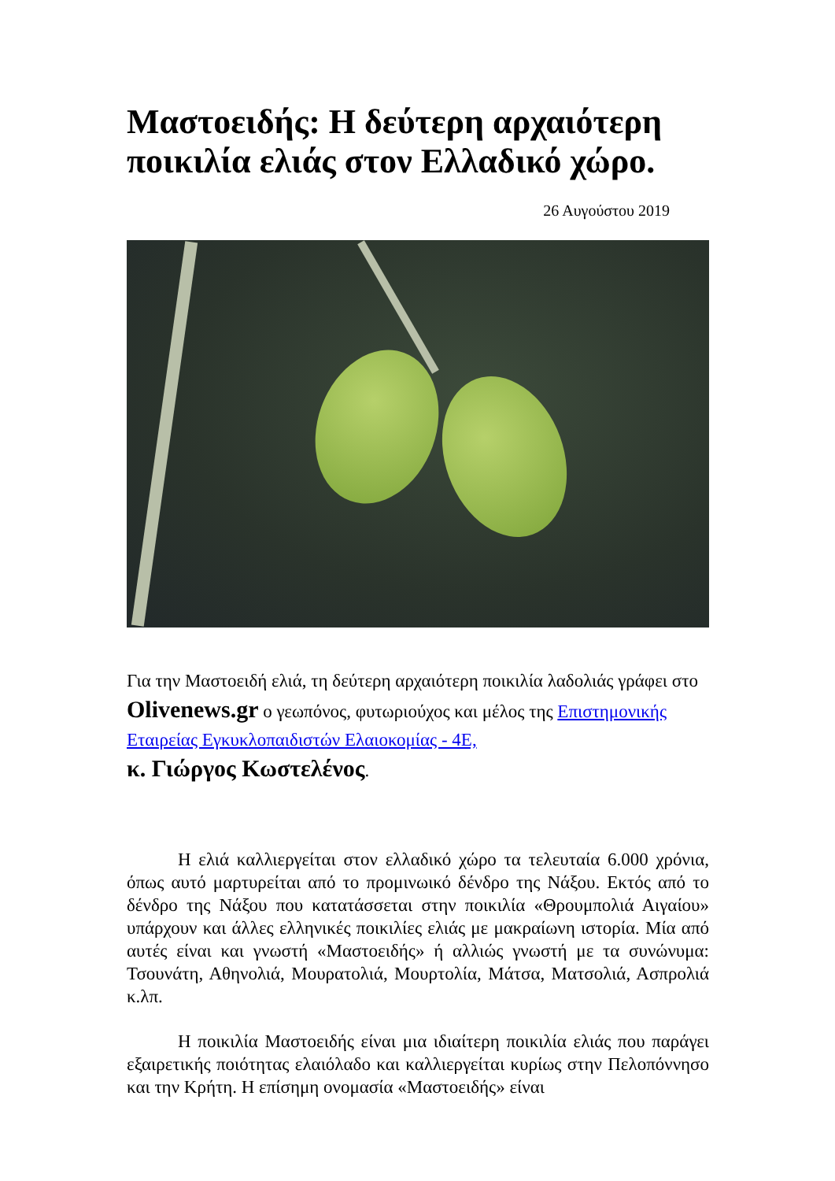Μαστοειδής: Η δεύτερη αρχαιότερη ποικιλία ελιάς στον Ελλαδικό χώρο.
26 Αυγούστου 2019
Για την Μαστοειδή ελιά, τη δεύτερη αρχαιότερη ποικιλία λαδολιάς γράφει στο Olivenews.gr ο γεωπόνος, φυτωριούχος και μέλος της Επιστημονικής Εταιρείας Εγκυκλοπαιδιστών Ελαιοκομίας - 4E,
κ. Γιώργος Κωστελένος.
Η ελιά καλλιεργείται στον ελλαδικό χώρο τα τελευταία 6.000 χρόνια, όπως αυτό μαρτυρείται από το προμινωικό δένδρο της Νάξου. Εκτός από το δένδρο της Νάξου που κατατάσσεται στην ποικιλία «Θρουμπολιά Αιγαίου» υπάρχουν και άλλες ελληνικές ποικιλίες ελιάς με μακραίωνη ιστορία. Μία από αυτές είναι και γνωστή «Μαστοειδής» ή αλλιώς γνωστή με τα συνώνυμα: Τσουνάτη, Αθηνολιά, Μουρατολιά, Μουρτολία, Μάτσα, Ματσολιά, Ασπρολιά κ.λπ.
Η ποικιλία Μαστοειδής είναι μια ιδιαίτερη ποικιλία ελιάς που παράγει εξαιρετικής ποιότητας ελαιόλαδο και καλλιεργείται κυρίως στην Πελοπόννησο και την Κρήτη. Η επίσημη ονομασία «Μαστοειδής» είναι